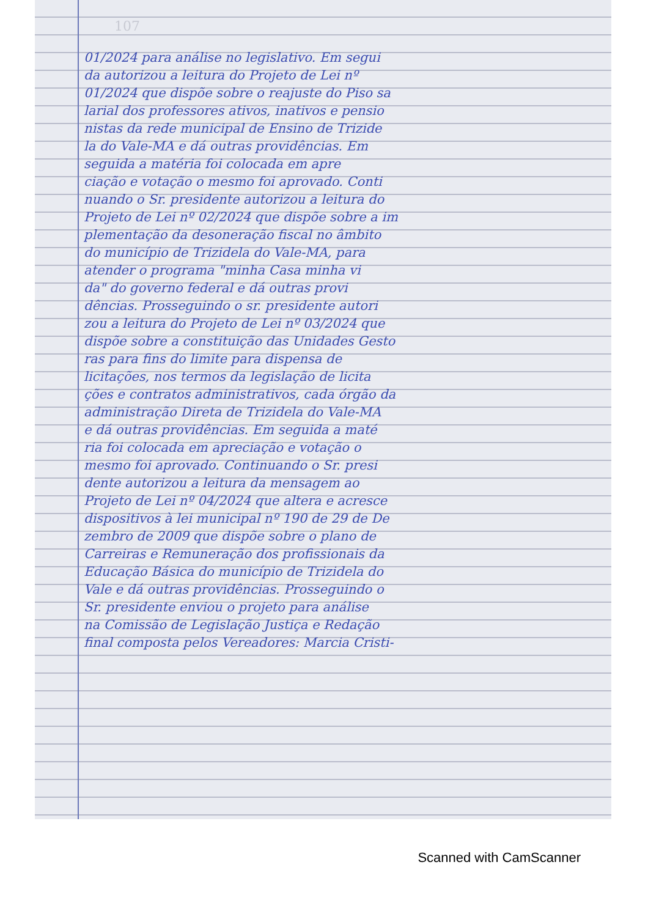107
01/2024 para análise no legislativo. Em segui
da autorizou a leitura do Projeto de Lei nº
01/2024 que dispõe sobre o reajuste do Piso sa
larial dos professores ativos, inativos e pensio
nistas da rede municipal de Ensino de Trizide
la do Vale-MA e dá outras providências. Em
seguida a matéria foi colocada em apre
ciação e votação o mesmo foi aprovado. Conti
nuando o Sr. presidente autorizou a leitura do
Projeto de Lei nº 02/2024 que dispõe sobre a im
plementação da desoneração fiscal no âmbito
do município de Trizidela do Vale-MA, para
atender o programa "minha Casa minha vi
da" do governo federal e dá outras provi
dências. Prosseguindo o sr. presidente autori
zou a leitura do Projeto de Lei nº 03/2024 que
dispõe sobre a constituição das Unidades Gesto
ras para fins do limite para dispensa de
licitações, nos termos da legislação de licita
ções e contratos administrativos, cada órgão da
administração Direta de Trizidela do Vale-MA
e dá outras providências. Em seguida a maté
ria foi colocada em apreciação e votação o
mesmo foi aprovado. Continuando o Sr. presi
dente autorizou a leitura da mensagem ao
Projeto de Lei nº 04/2024 que altera e acresce
dispositivos à lei municipal nº 190 de 29 de De
zembro de 2009 que dispõe sobre o plano de
Carreiras e Remuneração dos profissionais da
Educação Básica do município de Trizidela do
Vale e dá outras providências. Prosseguindo o
Sr. presidente enviou o projeto para análise
na Comissão de Legislação Justiça e Redação
final composta pelos Vereadores: Marcia Cristi-
Scanned with CamScanner